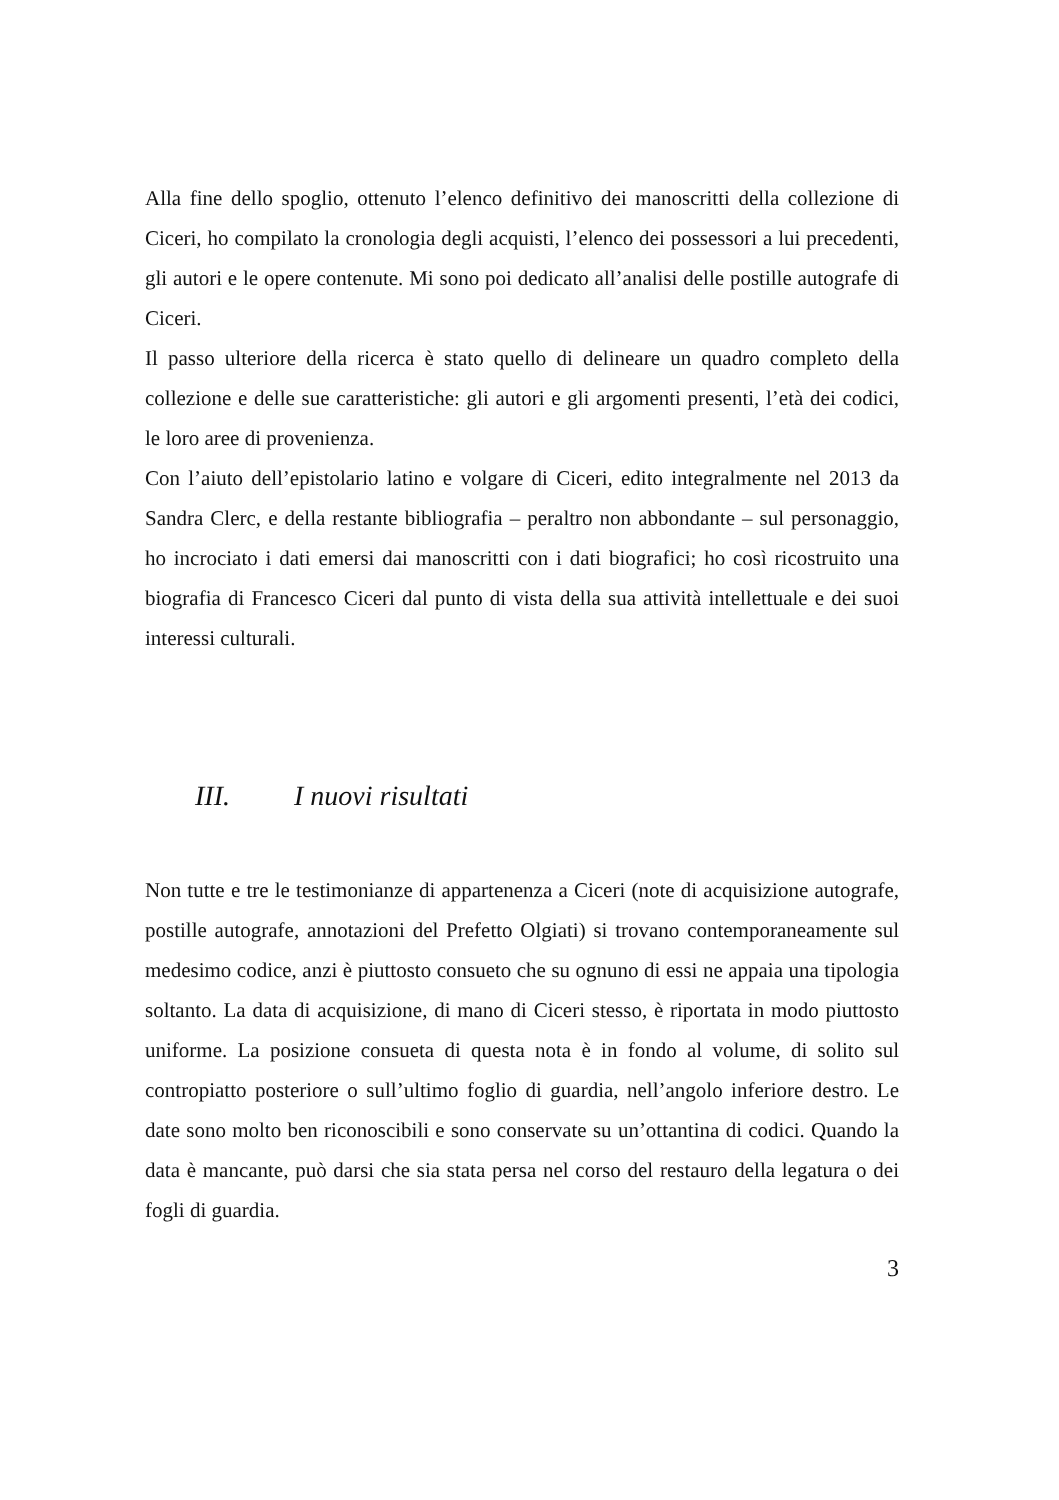Alla fine dello spoglio, ottenuto l’elenco definitivo dei manoscritti della collezione di Ciceri, ho compilato la cronologia degli acquisti, l’elenco dei possessori a lui precedenti, gli autori e le opere contenute. Mi sono poi dedicato all’analisi delle postille autografe di Ciceri.
Il passo ulteriore della ricerca è stato quello di delineare un quadro completo della collezione e delle sue caratteristiche: gli autori e gli argomenti presenti, l’età dei codici, le loro aree di provenienza.
Con l’aiuto dell’epistolario latino e volgare di Ciceri, edito integralmente nel 2013 da Sandra Clerc, e della restante bibliografia – peraltro non abbondante – sul personaggio, ho incrociato i dati emersi dai manoscritti con i dati biografici; ho così ricostruito una biografia di Francesco Ciceri dal punto di vista della sua attività intellettuale e dei suoi interessi culturali.
III. I nuovi risultati
Non tutte e tre le testimonianze di appartenenza a Ciceri (note di acquisizione autografe, postille autografe, annotazioni del Prefetto Olgiati) si trovano contemporaneamente sul medesimo codice, anzi è piuttosto consueto che su ognuno di essi ne appaia una tipologia soltanto. La data di acquisizione, di mano di Ciceri stesso, è riportata in modo piuttosto uniforme. La posizione consueta di questa nota è in fondo al volume, di solito sul contropiatto posteriore o sull’ultimo foglio di guardia, nell’angolo inferiore destro. Le date sono molto ben riconoscibili e sono conservate su un’ottantina di codici. Quando la data è mancante, può darsi che sia stata persa nel corso del restauro della legatura o dei fogli di guardia.
3